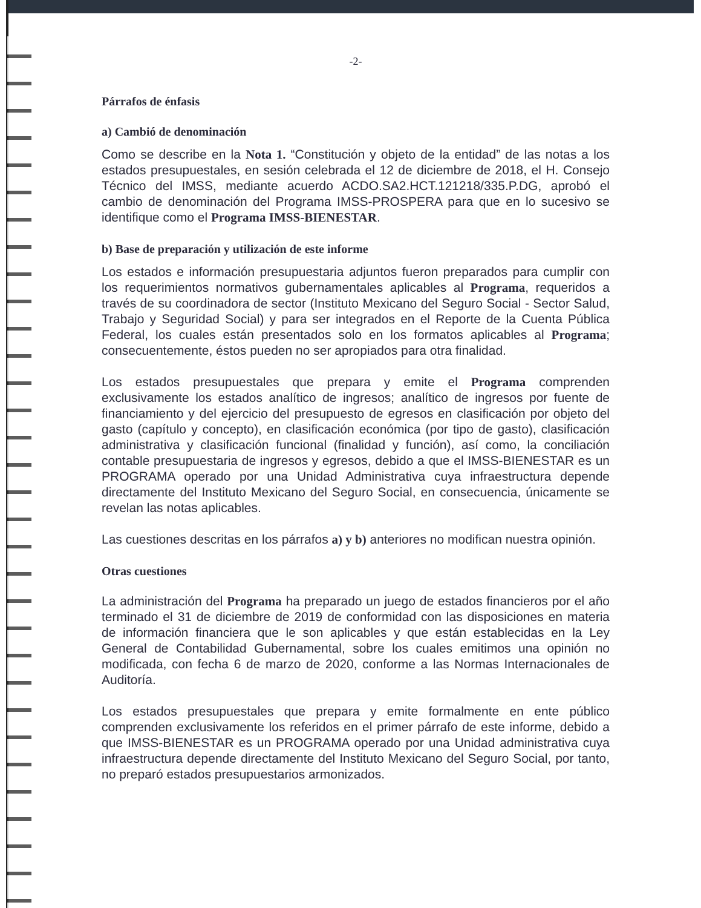-2-
Párrafos de énfasis
a) Cambió de denominación
Como se describe en la Nota 1. “Constitución y objeto de la entidad” de las notas a los estados presupuestales, en sesión celebrada el 12 de diciembre de 2018, el H. Consejo Técnico del IMSS, mediante acuerdo ACDO.SA2.HCT.121218/335.P.DG, aprobó el cambio de denominación del Programa IMSS-PROSPERA para que en lo sucesivo se identifique como el Programa IMSS-BIENESTAR.
b) Base de preparación y utilización de este informe
Los estados e información presupuestaria adjuntos fueron preparados para cumplir con los requerimientos normativos gubernamentales aplicables al Programa, requeridos a través de su coordinadora de sector (Instituto Mexicano del Seguro Social - Sector Salud, Trabajo y Seguridad Social) y para ser integrados en el Reporte de la Cuenta Pública Federal, los cuales están presentados solo en los formatos aplicables al Programa; consecuentemente, éstos pueden no ser apropiados para otra finalidad.
Los estados presupuestales que prepara y emite el Programa comprenden exclusivamente los estados analítico de ingresos; analítico de ingresos por fuente de financiamiento y del ejercicio del presupuesto de egresos en clasificación por objeto del gasto (capítulo y concepto), en clasificación económica (por tipo de gasto), clasificación administrativa y clasificación funcional (finalidad y función), así como, la conciliación contable presupuestaria de ingresos y egresos, debido a que el IMSS-BIENESTAR es un PROGRAMA operado por una Unidad Administrativa cuya infraestructura depende directamente del Instituto Mexicano del Seguro Social, en consecuencia, únicamente se revelan las notas aplicables.
Las cuestiones descritas en los párrafos a) y b) anteriores no modifican nuestra opinión.
Otras cuestiones
La administración del Programa ha preparado un juego de estados financieros por el año terminado el 31 de diciembre de 2019 de conformidad con las disposiciones en materia de información financiera que le son aplicables y que están establecidas en la Ley General de Contabilidad Gubernamental, sobre los cuales emitimos una opinión no modificada, con fecha 6 de marzo de 2020, conforme a las Normas Internacionales de Auditoría.
Los estados presupuestales que prepara y emite formalmente en ente público comprenden exclusivamente los referidos en el primer párrafo de este informe, debido a que IMSS-BIENESTAR es un PROGRAMA operado por una Unidad administrativa cuya infraestructura depende directamente del Instituto Mexicano del Seguro Social, por tanto, no preparó estados presupuestarios armonizados.